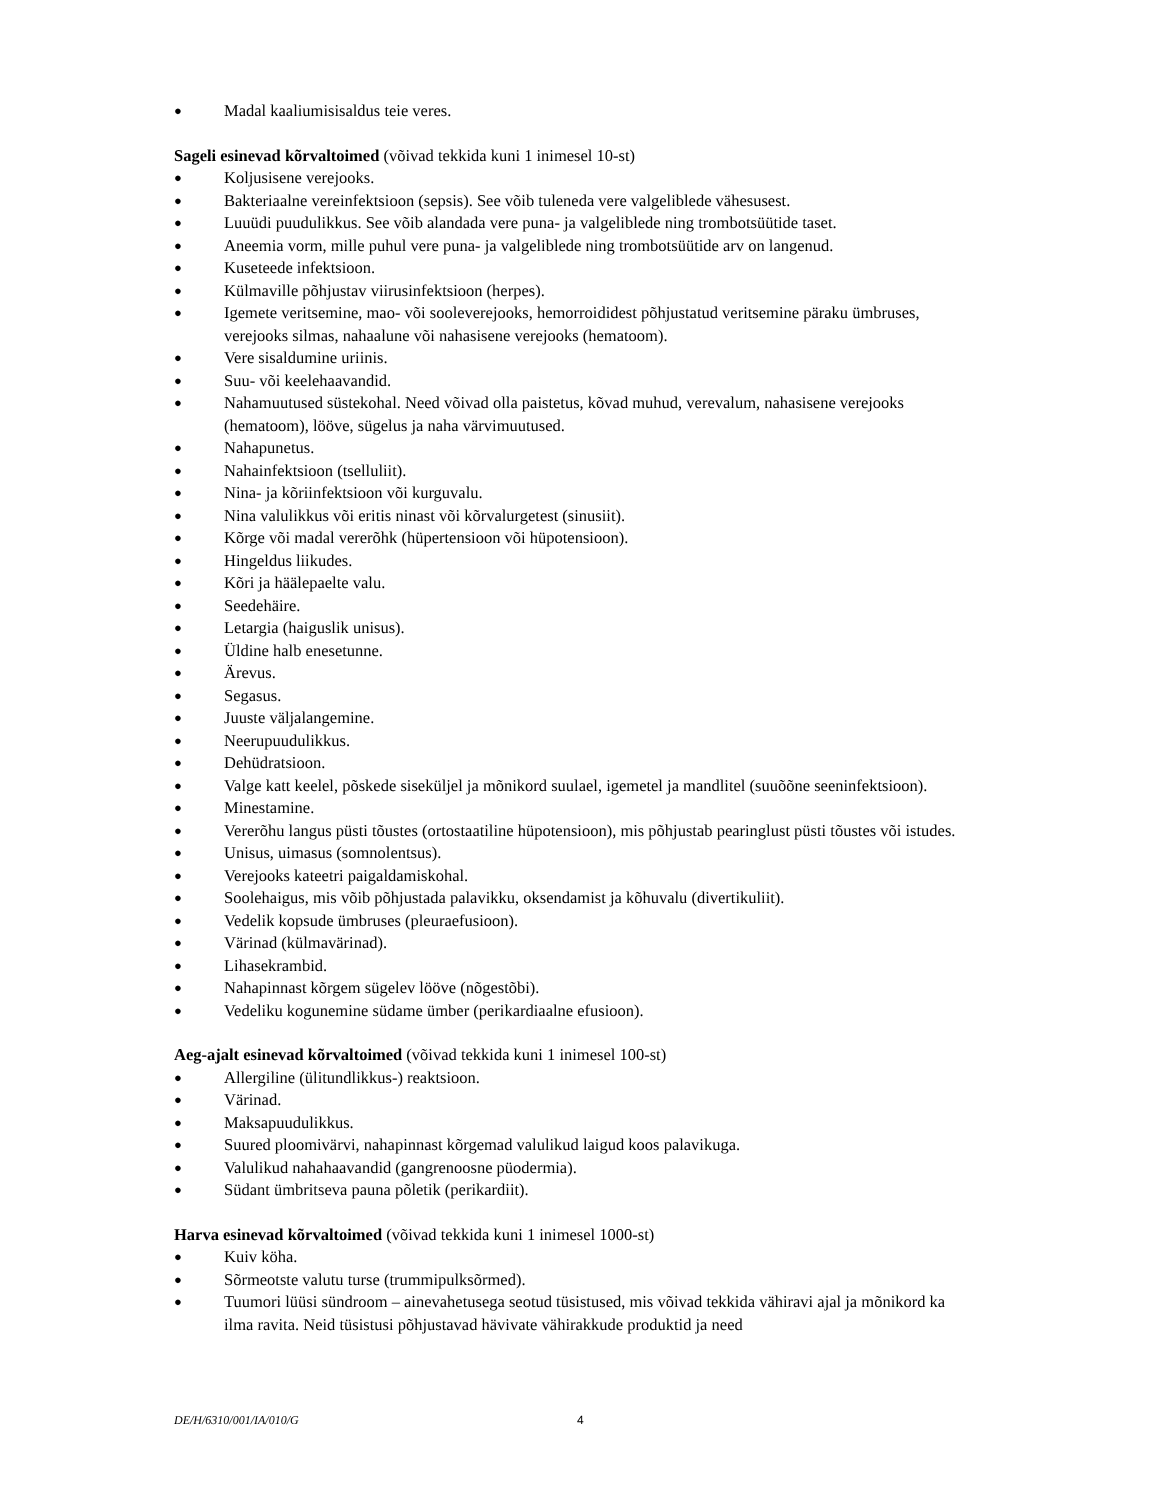● Madal kaaliumisisaldus teie veres.
Sageli esinevad kõrvaltoimed (võivad tekkida kuni 1 inimesel 10-st)
● Koljusisene verejooks.
● Bakteriaalne vereinfektsioon (sepsis). See võib tuleneda vere valgeliblede vähesusest.
● Luuüdi puudulikkus. See võib alandada vere puna- ja valgeliblede ning trombotsüütide taset.
● Aneemia vorm, mille puhul vere puna- ja valgeliblede ning trombotsüütide arv on langenud.
● Kuseteede infektsioon.
● Külmaville põhjustav viirusinfektsioon (herpes).
● Igemete veritsemine, mao- või sooleverejooks, hemorroididest põhjustatud veritsemine päraku ümbruses, verejooks silmas, nahaalune või nahasisene verejooks (hematoom).
● Vere sisaldumine uriinis.
● Suu- või keelehaavandid.
● Nahamuutused süstekohal. Need võivad olla paistetus, kõvad muhud, verevalum, nahasisene verejooks (hematoom), lööve, sügelus ja naha värvimuutused.
● Nahapunetus.
● Nahainfektsioon (tselluliit).
● Nina- ja kõriinfektsioon või kurguvalu.
● Nina valulikkus või eritis ninast või kõrvalurgetest (sinusiit).
● Kõrge või madal vererõhk (hüpertensioon või hüpotensioon).
● Hingeldus liikudes.
● Kõri ja häälepaelte valu.
● Seedehäire.
● Letargia (haiguslik unisus).
● Üldine halb enesetunne.
● Ärevus.
● Segasus.
● Juuste väljalangemine.
● Neerupuudulikkus.
● Dehüdratsioon.
● Valge katt keelel, põskede siseküljel ja mõnikord suulael, igemetel ja mandlitel (suuõõne seeninfektsioon).
● Minestamine.
● Vererõhu langus püsti tõustes (ortostaatiline hüpotensioon), mis põhjustab pearinglust püsti tõustes või istudes.
● Unisus, uimasus (somnolentsus).
● Verejooks kateetri paigaldamiskohal.
● Soolehaigus, mis võib põhjustada palavikku, oksendamist ja kõhuvalu (divertikuliit).
● Vedelik kopsude ümbruses (pleuraefusioon).
● Värinad (külmavärinad).
● Lihasekrambid.
● Nahapinnast kõrgem sügelev lööve (nõgestõbi).
● Vedeliku kogunemine südame ümber (perikardiaalne efusioon).
Aeg-ajalt esinevad kõrvaltoimed (võivad tekkida kuni 1 inimesel 100-st)
● Allergiline (ülitundlikkus-) reaktsioon.
● Värinad.
● Maksapuudulikkus.
● Suured ploomivärvi, nahapinnast kõrgemad valulikud laigud koos palavikuga.
● Valulikud nahahaavandid (gangrenoosne püodermia).
● Südant ümbritseva pauna põletik (perikardiit).
Harva esinevad kõrvaltoimed (võivad tekkida kuni 1 inimesel 1000-st)
● Kuiv köha.
● Sõrmeotste valutu turse (trummipulksõrmed).
● Tuumori lüüsi sündroom – ainevahetusega seotud tüsistused, mis võivad tekkida vähiravi ajal ja mõnikord ka ilma ravita. Neid tüsistusi põhjustavad hävivate vähirakkude produktid ja need
DE/H/6310/001/IA/010/G 4